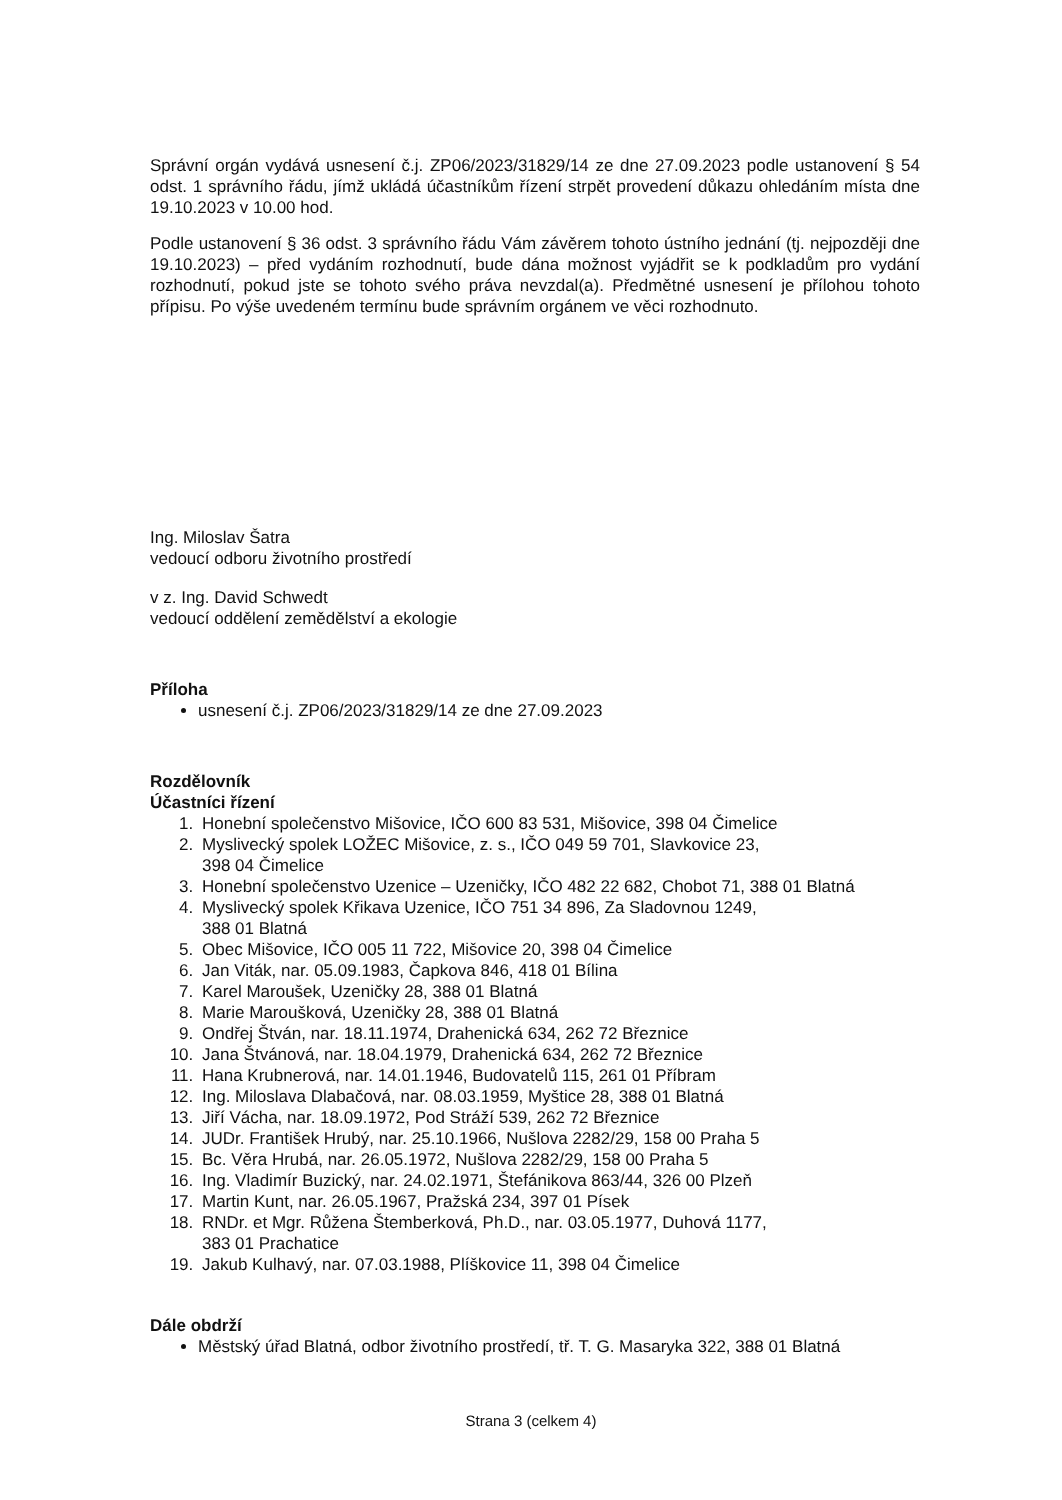Správní orgán vydává usnesení č.j. ZP06/2023/31829/14 ze dne 27.09.2023 podle ustanovení § 54 odst. 1 správního řádu, jímž ukládá účastníkům řízení strpět provedení důkazu ohledáním místa dne 19.10.2023 v 10.00 hod.
Podle ustanovení § 36 odst. 3 správního řádu Vám závěrem tohoto ústního jednání (tj. nejpozději dne 19.10.2023) – před vydáním rozhodnutí, bude dána možnost vyjádřit se k podkladům pro vydání rozhodnutí, pokud jste se tohoto svého práva nevzdal(a). Předmětné usnesení je přílohou tohoto přípisu. Po výše uvedeném termínu bude správním orgánem ve věci rozhodnuto.
Ing. Miloslav Šatra
vedoucí odboru životního prostředí
v z. Ing. David Schwedt
vedoucí oddělení zemědělství a ekologie
Příloha
usnesení č.j. ZP06/2023/31829/14 ze dne 27.09.2023
Rozdělovník
Účastníci řízení
1. Honební společenstvo Mišovice, IČO 600 83 531, Mišovice, 398 04 Čimelice
2. Myslivecký spolek LOŽEC Mišovice, z. s., IČO 049 59 701, Slavkovice 23,
398 04 Čimelice
3. Honební společenstvo Uzenice – Uzeničky, IČO 482 22 682, Chobot 71, 388 01 Blatná
4. Myslivecký spolek Křikava Uzenice, IČO 751 34 896, Za Sladovnou 1249,
388 01 Blatná
5. Obec Mišovice, IČO 005 11 722, Mišovice 20, 398 04 Čimelice
6. Jan Viták, nar. 05.09.1983, Čapkova 846, 418 01 Bílina
7. Karel Maroušek, Uzeničky 28, 388 01 Blatná
8. Marie Maroušková, Uzeničky 28, 388 01 Blatná
9. Ondřej Štván, nar. 18.11.1974, Drahenická 634, 262 72 Březnice
10. Jana Štvánová, nar. 18.04.1979, Drahenická 634, 262 72 Březnice
11. Hana Krubnerová, nar. 14.01.1946, Budovatelů 115, 261 01 Příbram
12. Ing. Miloslava Dlabačová, nar. 08.03.1959, Myštice 28, 388 01 Blatná
13. Jiří Vácha, nar. 18.09.1972, Pod Stráží 539, 262 72 Březnice
14. JUDr. František Hrubý, nar. 25.10.1966, Nušlova 2282/29, 158 00 Praha 5
15. Bc. Věra Hrubá, nar. 26.05.1972, Nušlova 2282/29, 158 00 Praha 5
16. Ing. Vladimír Buzický, nar. 24.02.1971, Štefánikova 863/44, 326 00 Plzeň
17. Martin Kunt, nar. 26.05.1967, Pražská 234, 397 01 Písek
18. RNDr. et Mgr. Růžena Štemberková, Ph.D., nar. 03.05.1977, Duhová 1177,
383 01 Prachatice
19. Jakub Kulhavý, nar. 07.03.1988, Plíškovice 11, 398 04 Čimelice
Dále obdrží
Městský úřad Blatná, odbor životního prostředí, tř. T. G. Masaryka 322, 388 01 Blatná
Strana 3 (celkem 4)